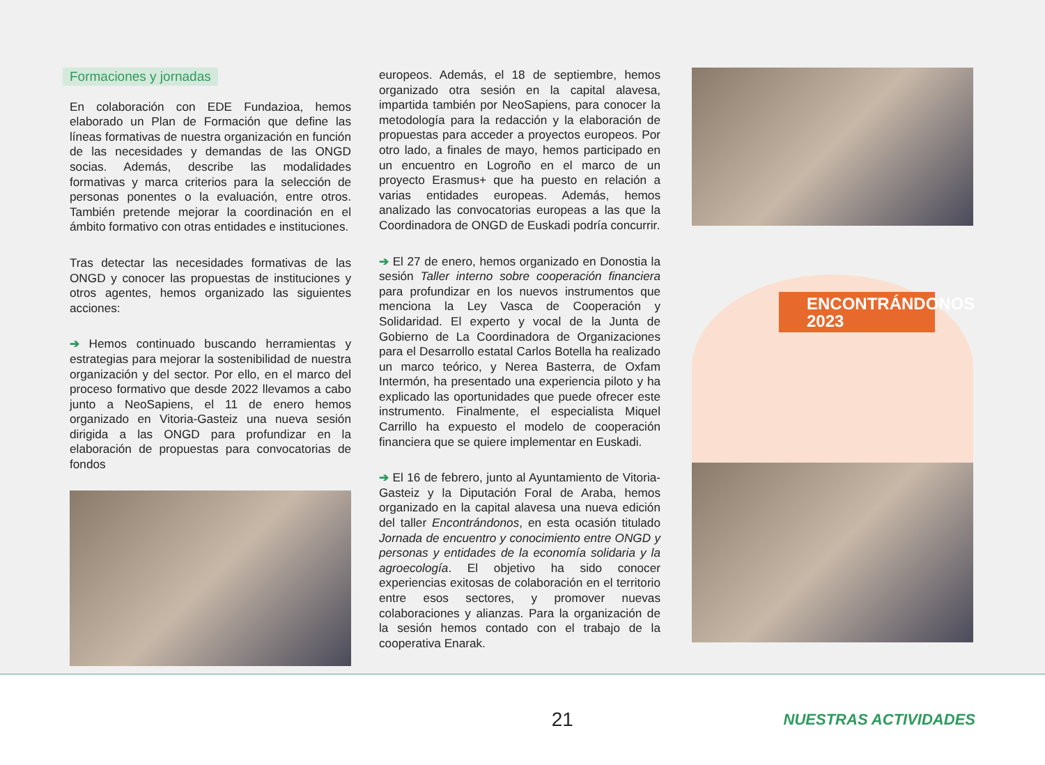Formaciones y jornadas
En colaboración con EDE Fundazioa, hemos elaborado un Plan de Formación que define las líneas formativas de nuestra organización en función de las necesidades y demandas de las ONGD socias. Además, describe las modalidades formativas y marca criterios para la selección de personas ponentes o la evaluación, entre otros. También pretende mejorar la coordinación en el ámbito formativo con otras entidades e instituciones.
Tras detectar las necesidades formativas de las ONGD y conocer las propuestas de instituciones y otros agentes, hemos organizado las siguientes acciones:
➔ Hemos continuado buscando herramientas y estrategias para mejorar la sostenibilidad de nuestra organización y del sector. Por ello, en el marco del proceso formativo que desde 2022 llevamos a cabo junto a NeoSapiens, el 11 de enero hemos organizado en Vitoria-Gasteiz una nueva sesión dirigida a las ONGD para profundizar en la elaboración de propuestas para convocatorias de fondos
europeos. Además, el 18 de septiembre, hemos organizado otra sesión en la capital alavesa, impartida también por NeoSapiens, para conocer la metodología para la redacción y la elaboración de propuestas para acceder a proyectos europeos. Por otro lado, a finales de mayo, hemos participado en un encuentro en Logroño en el marco de un proyecto Erasmus+ que ha puesto en relación a varias entidades europeas. Además, hemos analizado las convocatorias europeas a las que la Coordinadora de ONGD de Euskadi podría concurrir.
➔ El 27 de enero, hemos organizado en Donostia la sesión Taller interno sobre cooperación financiera para profundizar en los nuevos instrumentos que menciona la Ley Vasca de Cooperación y Solidaridad. El experto y vocal de la Junta de Gobierno de La Coordinadora de Organizaciones para el Desarrollo estatal Carlos Botella ha realizado un marco teórico, y Nerea Basterra, de Oxfam Intermón, ha presentado una experiencia piloto y ha explicado las oportunidades que puede ofrecer este instrumento. Finalmente, el especialista Miquel Carrillo ha expuesto el modelo de cooperación financiera que se quiere implementar en Euskadi.
➔ El 16 de febrero, junto al Ayuntamiento de Vitoria-Gasteiz y la Diputación Foral de Araba, hemos organizado en la capital alavesa una nueva edición del taller Encontrándonos, en esta ocasión titulado Jornada de encuentro y conocimiento entre ONGD y personas y entidades de la economía solidaria y la agroecología. El objetivo ha sido conocer experiencias exitosas de colaboración en el territorio entre esos sectores, y promover nuevas colaboraciones y alianzas. Para la organización de la sesión hemos contado con el trabajo de la cooperativa Enarak.
ENCONTRÁNDONOS 2023
21
NUESTRAS ACTIVIDADES